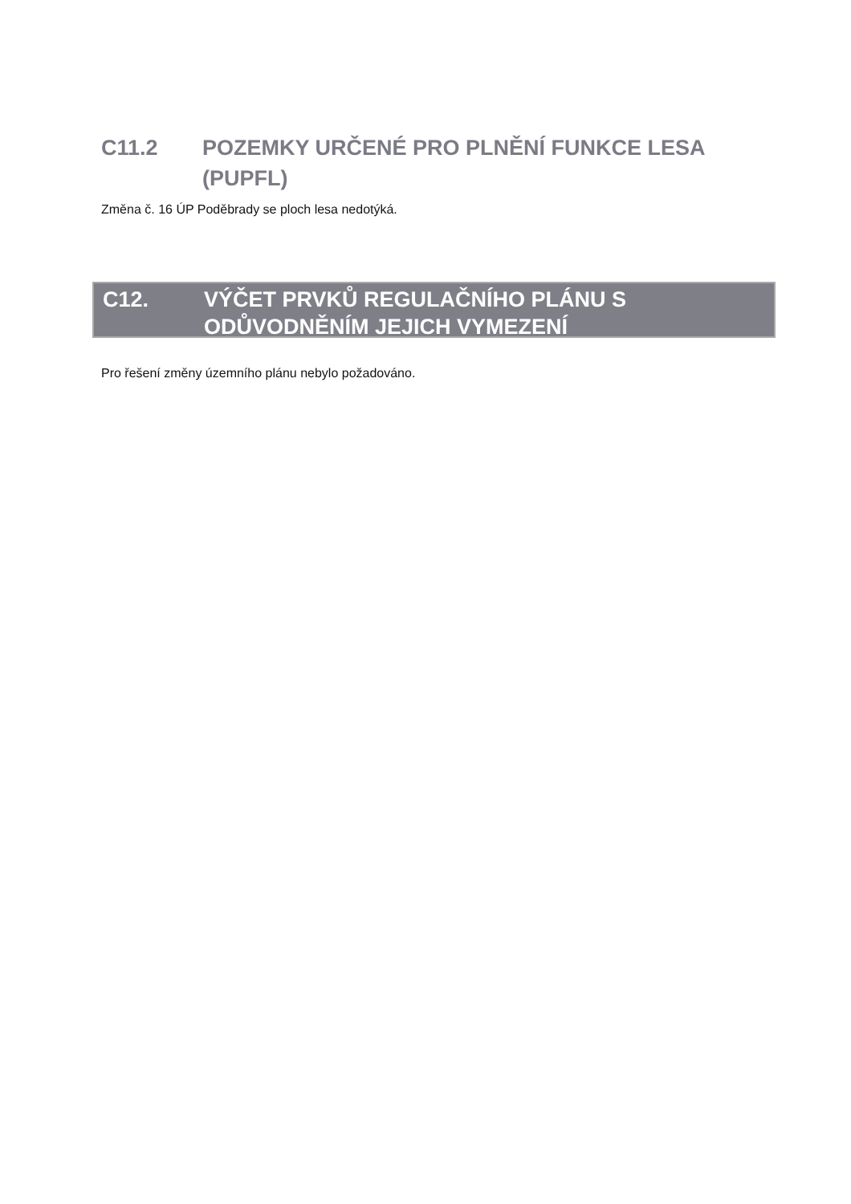C11.2 POZEMKY URČENÉ PRO PLNĚNÍ FUNKCE LESA (PUPFL)
Změna č. 16 ÚP Poděbrady se ploch lesa nedotýká.
C12. VÝČET PRVKŮ REGULAČNÍHO PLÁNU S
ODŮVODNĚNÍM JEJICH VYMEZENÍ
Pro řešení změny územního plánu nebylo požadováno.